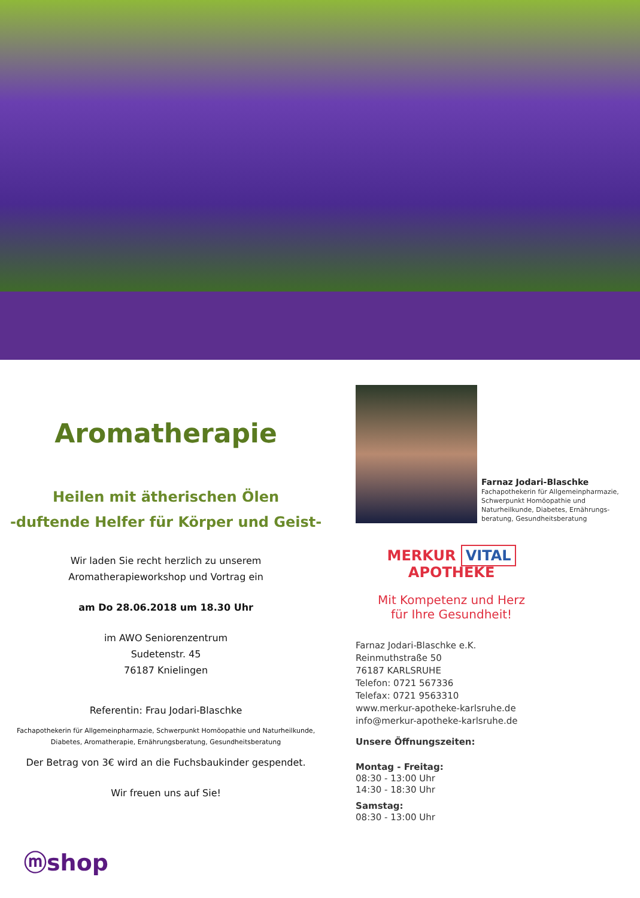Aromatherapie
Heilen mit ätherischen Ölen
-duftende Helfer für Körper und Geist-
Wir laden Sie recht herzlich zu unserem
Aromatherapieworkshop und Vortrag ein
am Do 28.06.2018 um 18.30 Uhr
im AWO Seniorenzentrum
Sudetenstr. 45
76187 Knielingen
Referentin: Frau Jodari-Blaschke
Fachapothekerin für Allgemeinpharmazie, Schwerpunkt Homöopathie und Naturheilkunde,
Diabetes, Aromatherapie, Ernährungsberatung, Gesundheitsberatung
Der Betrag von 3€ wird an die Fuchsbaukinder gespendet.
Wir freuen uns auf Sie!
Farnaz Jodari-Blaschke
Fachapothekerin für Allgemeinpharmazie,
Schwerpunkt Homöopathie und
Naturheilkunde, Diabetes, Ernährungs-
beratung, Gesundheitsberatung
MERKUR VITAL APOTHEKE
Mit Kompetenz und Herz
für Ihre Gesundheit!
Farnaz Jodari-Blaschke e.K.
Reinmuthstraße 50
76187 KARLSRUHE
Telefon: 0721 567336
Telefax: 0721 9563310
www.merkur-apotheke-karlsruhe.de
info@merkur-apotheke-karlsruhe.de
Unsere Öffnungszeiten:
Montag - Freitag:
08:30 - 13:00 Uhr
14:30 - 18:30 Uhr
Samstag:
08:30 - 13:00 Uhr
ⓜshop